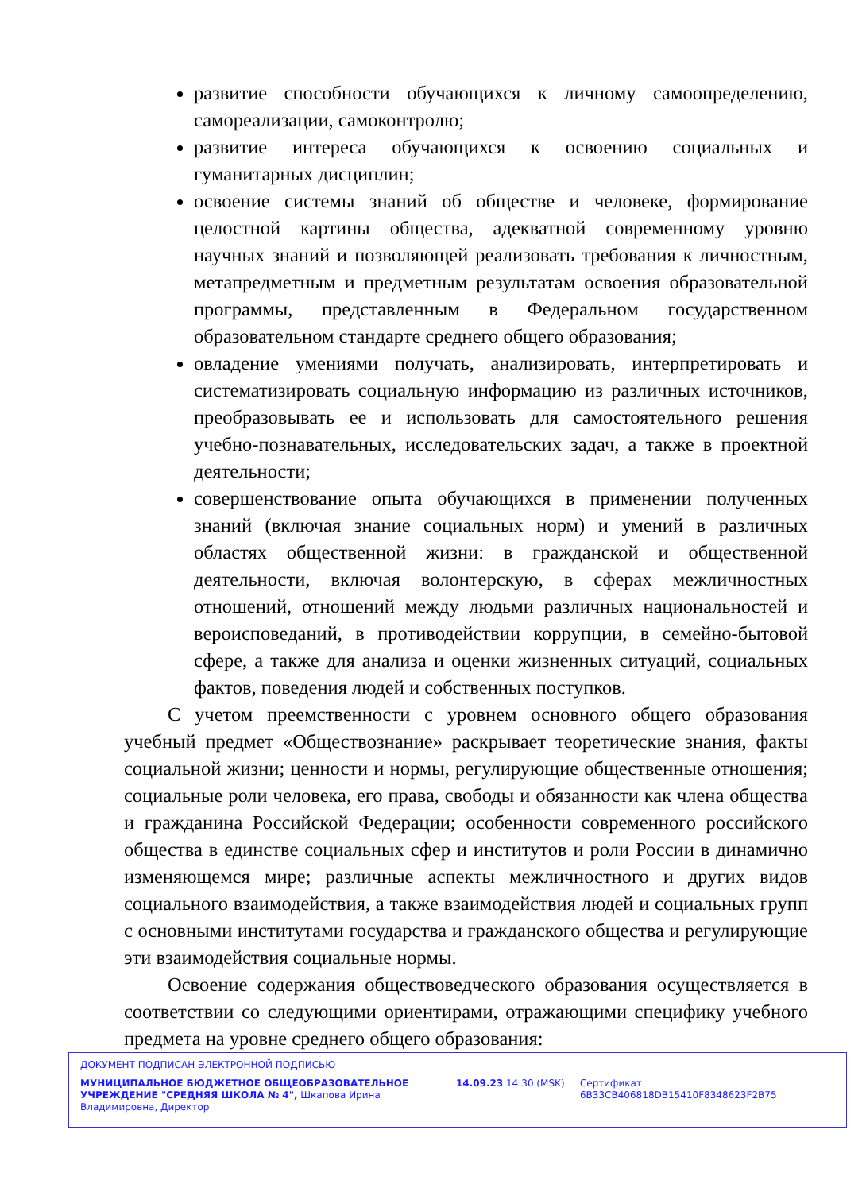развитие способности обучающихся к личному самоопределению, самореализации, самоконтролю;
развитие интереса обучающихся к освоению социальных и гуманитарных дисциплин;
освоение системы знаний об обществе и человеке, формирование целостной картины общества, адекватной современному уровню научных знаний и позволяющей реализовать требования к личностным, метапредметным и предметным результатам освоения образовательной программы, представленным в Федеральном государственном образовательном стандарте среднего общего образования;
овладение умениями получать, анализировать, интерпретировать и систематизировать социальную информацию из различных источников, преобразовывать ее и использовать для самостоятельного решения учебно-познавательных, исследовательских задач, а также в проектной деятельности;
совершенствование опыта обучающихся в применении полученных знаний (включая знание социальных норм) и умений в различных областях общественной жизни: в гражданской и общественной деятельности, включая волонтерскую, в сферах межличностных отношений, отношений между людьми различных национальностей и вероисповеданий, в противодействии коррупции, в семейно-бытовой сфере, а также для анализа и оценки жизненных ситуаций, социальных фактов, поведения людей и собственных поступков.
С учетом преемственности с уровнем основного общего образования учебный предмет «Обществознание» раскрывает теоретические знания, факты социальной жизни; ценности и нормы, регулирующие общественные отношения; социальные роли человека, его права, свободы и обязанности как члена общества и гражданина Российской Федерации; особенности современного российского общества в единстве социальных сфер и институтов и роли России в динамично изменяющемся мире; различные аспекты межличностного и других видов социального взаимодействия, а также взаимодействия людей и социальных групп с основными институтами государства и гражданского общества и регулирующие эти взаимодействия социальные нормы.
Освоение содержания обществоведческого образования осуществляется в соответствии со следующими ориентирами, отражающими специфику учебного предмета на уровне среднего общего образования:
ДОКУМЕНТ ПОДПИСАН ЭЛЕКТРОННОЙ ПОДПИСЬЮ
МУНИЦИПАЛЬНОЕ БЮДЖЕТНОЕ ОБЩЕОБРАЗОВАТЕЛЬНОЕ УЧРЕЖДЕНИЕ "СРЕДНЯЯ ШКОЛА № 4", Шкапова Ирина Владимировна, Директор
14.09.23 14:30 (MSK) Сертификат 6B33CB406818DB15410F8348623F2B75